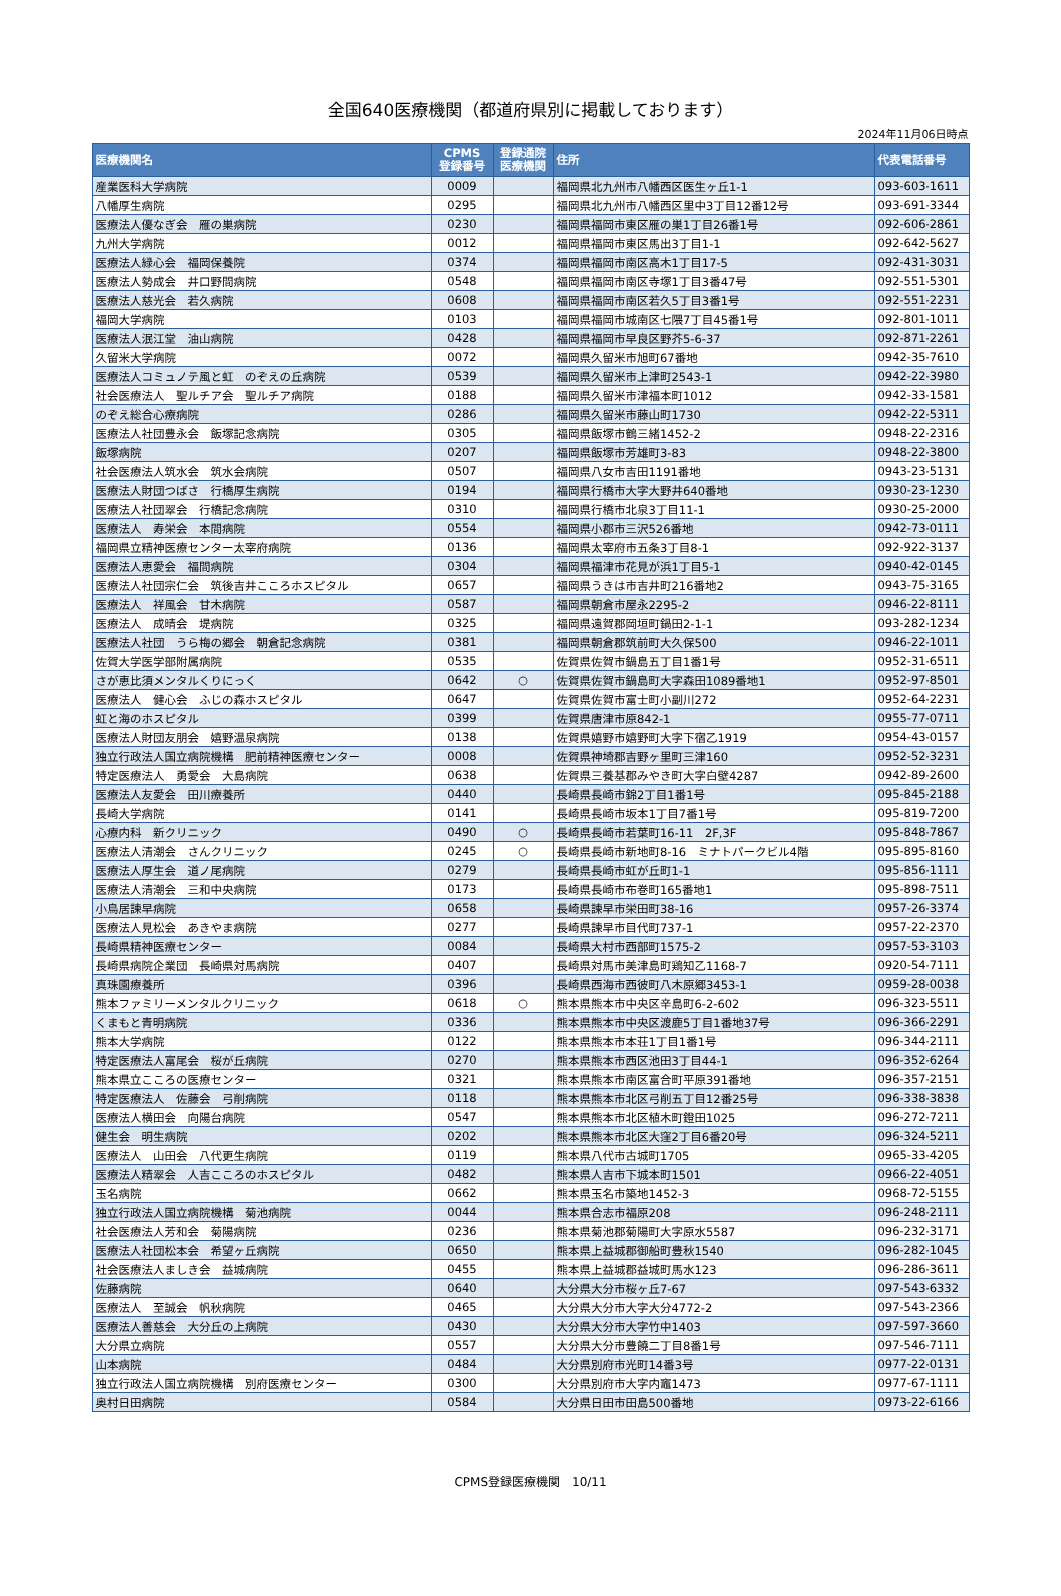全国640医療機関（都道府県別に掲載しております）
2024年11月06日時点
| 医療機関名 | CPMS 登録番号 | 登録通院 医療機関 | 住所 | 代表電話番号 |
| --- | --- | --- | --- | --- |
| 産業医科大学病院 | 0009 | | 福岡県北九州市八幡西区医生ヶ丘1-1 | 093-603-1611 |
| 八幡厚生病院 | 0295 | | 福岡県北九州市八幡西区里中3丁目12番12号 | 093-691-3344 |
| 医療法人優なぎ会 雁の巣病院 | 0230 | | 福岡県福岡市東区雁の巣1丁目26番1号 | 092-606-2861 |
| 九州大学病院 | 0012 | | 福岡県福岡市東区馬出3丁目1-1 | 092-642-5627 |
| 医療法人緑心会 福岡保養院 | 0374 | | 福岡県福岡市南区高木1丁目17-5 | 092-431-3031 |
| 医療法人勢成会 井口野間病院 | 0548 | | 福岡県福岡市南区寺塚1丁目3番47号 | 092-551-5301 |
| 医療法人慈光会 若久病院 | 0608 | | 福岡県福岡市南区若久5丁目3番1号 | 092-551-2231 |
| 福岡大学病院 | 0103 | | 福岡県福岡市城南区七隈7丁目45番1号 | 092-801-1011 |
| 医療法人泯江堂 油山病院 | 0428 | | 福岡県福岡市早良区野芥5-6-37 | 092-871-2261 |
| 久留米大学病院 | 0072 | | 福岡県久留米市旭町67番地 | 0942-35-7610 |
| 医療法人コミュノテ風と虹 のぞえの丘病院 | 0539 | | 福岡県久留米市上津町2543-1 | 0942-22-3980 |
| 社会医療法人 聖ルチア会 聖ルチア病院 | 0188 | | 福岡県久留米市津福本町1012 | 0942-33-1581 |
| のぞえ総合心療病院 | 0286 | | 福岡県久留米市藤山町1730 | 0942-22-5311 |
| 医療法人社団豊永会 飯塚記念病院 | 0305 | | 福岡県飯塚市鶴三緒1452-2 | 0948-22-2316 |
| 飯塚病院 | 0207 | | 福岡県飯塚市芳雄町3-83 | 0948-22-3800 |
| 社会医療法人筑水会 筑水会病院 | 0507 | | 福岡県八女市吉田1191番地 | 0943-23-5131 |
| 医療法人財団つばさ 行橋厚生病院 | 0194 | | 福岡県行橋市大字大野井640番地 | 0930-23-1230 |
| 医療法人社団翠会 行橋記念病院 | 0310 | | 福岡県行橋市北泉3丁目11-1 | 0930-25-2000 |
| 医療法人 寿栄会 本間病院 | 0554 | | 福岡県小郡市三沢526番地 | 0942-73-0111 |
| 福岡県立精神医療センター太宰府病院 | 0136 | | 福岡県太宰府市五条3丁目8-1 | 092-922-3137 |
| 医療法人恵愛会 福間病院 | 0304 | | 福岡県福津市花見が浜1丁目5-1 | 0940-42-0145 |
| 医療法人社団宗仁会 筑後吉井こころホスピタル | 0657 | | 福岡県うきは市吉井町216番地2 | 0943-75-3165 |
| 医療法人 祥風会 甘木病院 | 0587 | | 福岡県朝倉市屋永2295-2 | 0946-22-8111 |
| 医療法人 成晴会 堤病院 | 0325 | | 福岡県遠賀郡岡垣町鍋田2-1-1 | 093-282-1234 |
| 医療法人社団 うら梅の郷会 朝倉記念病院 | 0381 | | 福岡県朝倉郡筑前町大久保500 | 0946-22-1011 |
| 佐賀大学医学部附属病院 | 0535 | | 佐賀県佐賀市鍋島五丁目1番1号 | 0952-31-6511 |
| さが恵比須メンタルくりにっく | 0642 | ○ | 佐賀県佐賀市鍋島町大字森田1089番地1 | 0952-97-8501 |
| 医療法人 健心会 ふじの森ホスピタル | 0647 | | 佐賀県佐賀市富士町小副川272 | 0952-64-2231 |
| 虹と海のホスピタル | 0399 | | 佐賀県唐津市原842-1 | 0955-77-0711 |
| 医療法人財団友朋会 嬉野温泉病院 | 0138 | | 佐賀県嬉野市嬉野町大字下宿乙1919 | 0954-43-0157 |
| 独立行政法人国立病院機構 肥前精神医療センター | 0008 | | 佐賀県神埼郡吉野ヶ里町三津160 | 0952-52-3231 |
| 特定医療法人 勇愛会 大島病院 | 0638 | | 佐賀県三養基郡みやき町大字白壁4287 | 0942-89-2600 |
| 医療法人友愛会 田川療養所 | 0440 | | 長崎県長崎市錦2丁目1番1号 | 095-845-2188 |
| 長崎大学病院 | 0141 | | 長崎県長崎市坂本1丁目7番1号 | 095-819-7200 |
| 心療内科 新クリニック | 0490 | ○ | 長崎県長崎市若葉町16-11 2F,3F | 095-848-7867 |
| 医療法人清潮会 さんクリニック | 0245 | ○ | 長崎県長崎市新地町8-16 ミナトパークビル4階 | 095-895-8160 |
| 医療法人厚生会 道ノ尾病院 | 0279 | | 長崎県長崎市虹が丘町1-1 | 095-856-1111 |
| 医療法人清潮会 三和中央病院 | 0173 | | 長崎県長崎市布巻町165番地1 | 095-898-7511 |
| 小鳥居諫早病院 | 0658 | | 長崎県諫早市栄田町38-16 | 0957-26-3374 |
| 医療法人見松会 あきやま病院 | 0277 | | 長崎県諫早市目代町737-1 | 0957-22-2370 |
| 長崎県精神医療センター | 0084 | | 長崎県大村市西部町1575-2 | 0957-53-3103 |
| 長崎県病院企業団 長崎県対馬病院 | 0407 | | 長崎県対馬市美津島町鶏知乙1168-7 | 0920-54-7111 |
| 真珠園療養所 | 0396 | | 長崎県西海市西彼町八木原郷3453-1 | 0959-28-0038 |
| 熊本ファミリーメンタルクリニック | 0618 | ○ | 熊本県熊本市中央区辛島町6-2-602 | 096-323-5511 |
| くまもと青明病院 | 0336 | | 熊本県熊本市中央区渡鹿5丁目1番地37号 | 096-366-2291 |
| 熊本大学病院 | 0122 | | 熊本県熊本市本荘1丁目1番1号 | 096-344-2111 |
| 特定医療法人富尾会 桜が丘病院 | 0270 | | 熊本県熊本市西区池田3丁目44-1 | 096-352-6264 |
| 熊本県立こころの医療センター | 0321 | | 熊本県熊本市南区富合町平原391番地 | 096-357-2151 |
| 特定医療法人 佐藤会 弓削病院 | 0118 | | 熊本県熊本市北区弓削五丁目12番25号 | 096-338-3838 |
| 医療法人横田会 向陽台病院 | 0547 | | 熊本県熊本市北区植木町鐙田1025 | 096-272-7211 |
| 健生会 明生病院 | 0202 | | 熊本県熊本市北区大窪2丁目6番20号 | 096-324-5211 |
| 医療法人 山田会 八代更生病院 | 0119 | | 熊本県八代市古城町1705 | 0965-33-4205 |
| 医療法人精翠会 人吉こころのホスピタル | 0482 | | 熊本県人吉市下城本町1501 | 0966-22-4051 |
| 玉名病院 | 0662 | | 熊本県玉名市築地1452-3 | 0968-72-5155 |
| 独立行政法人国立病院機構 菊池病院 | 0044 | | 熊本県合志市福原208 | 096-248-2111 |
| 社会医療法人芳和会 菊陽病院 | 0236 | | 熊本県菊池郡菊陽町大字原水5587 | 096-232-3171 |
| 医療法人社団松本会 希望ヶ丘病院 | 0650 | | 熊本県上益城郡御船町豊秋1540 | 096-282-1045 |
| 社会医療法人ましき会 益城病院 | 0455 | | 熊本県上益城郡益城町馬水123 | 096-286-3611 |
| 佐藤病院 | 0640 | | 大分県大分市桜ヶ丘7-67 | 097-543-6332 |
| 医療法人 至誠会 帆秋病院 | 0465 | | 大分県大分市大字大分4772-2 | 097-543-2366 |
| 医療法人善慈会 大分丘の上病院 | 0430 | | 大分県大分市大字竹中1403 | 097-597-3660 |
| 大分県立病院 | 0557 | | 大分県大分市豊饒二丁目8番1号 | 097-546-7111 |
| 山本病院 | 0484 | | 大分県別府市光町14番3号 | 0977-22-0131 |
| 独立行政法人国立病院機構 別府医療センター | 0300 | | 大分県別府市大字内竈1473 | 0977-67-1111 |
| 奥村日田病院 | 0584 | | 大分県日田市田島500番地 | 0973-22-6166 |
CPMS登録医療機関　10/11